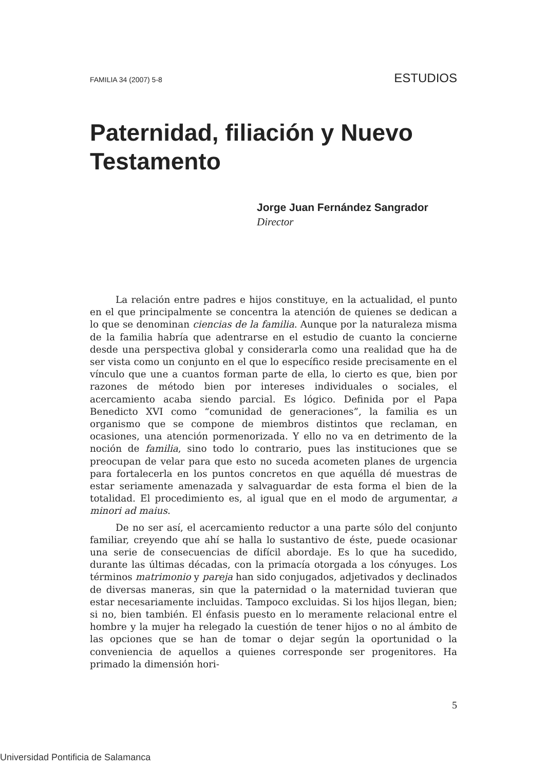FAMILIA 34 (2007) 5-8 ESTUDIOS
Paternidad, filiación y Nuevo Testamento
Jorge Juan Fernández Sangrador
Director
La relación entre padres e hijos constituye, en la actualidad, el punto en el que principalmente se concentra la atención de quienes se dedican a lo que se denominan ciencias de la familia. Aunque por la naturaleza misma de la familia habría que adentrarse en el estudio de cuanto la concierne desde una perspectiva global y considerarla como una realidad que ha de ser vista como un conjunto en el que lo específico reside precisamente en el vínculo que une a cuantos forman parte de ella, lo cierto es que, bien por razones de método bien por intereses individuales o sociales, el acercamiento acaba siendo parcial. Es lógico. Definida por el Papa Benedicto XVI como “comunidad de generaciones”, la familia es un organismo que se compone de miembros distintos que reclaman, en ocasiones, una atención pormenorizada. Y ello no va en detrimento de la noción de familia, sino todo lo contrario, pues las instituciones que se preocupan de velar para que esto no suceda acometen planes de urgencia para fortalecerla en los puntos concretos en que aquélla dé muestras de estar seriamente amenazada y salvaguardar de esta forma el bien de la totalidad. El procedimiento es, al igual que en el modo de argumentar, a minori ad maius.
De no ser así, el acercamiento reductor a una parte sólo del conjunto familiar, creyendo que ahí se halla lo sustantivo de éste, puede ocasionar una serie de consecuencias de difícil abordaje. Es lo que ha sucedido, durante las últimas décadas, con la primacía otorgada a los cónyuges. Los términos matrimonio y pareja han sido conjugados, adjetivados y declinados de diversas maneras, sin que la paternidad o la maternidad tuvieran que estar necesariamente incluidas. Tampoco excluidas. Si los hijos llegan, bien; si no, bien también. El énfasis puesto en lo meramente relacional entre el hombre y la mujer ha relegado la cuestión de tener hijos o no al ámbito de las opciones que se han de tomar o dejar según la oportunidad o la conveniencia de aquellos a quienes corresponde ser progenitores. Ha primado la dimensión hori-
5
Universidad Pontificia de Salamanca